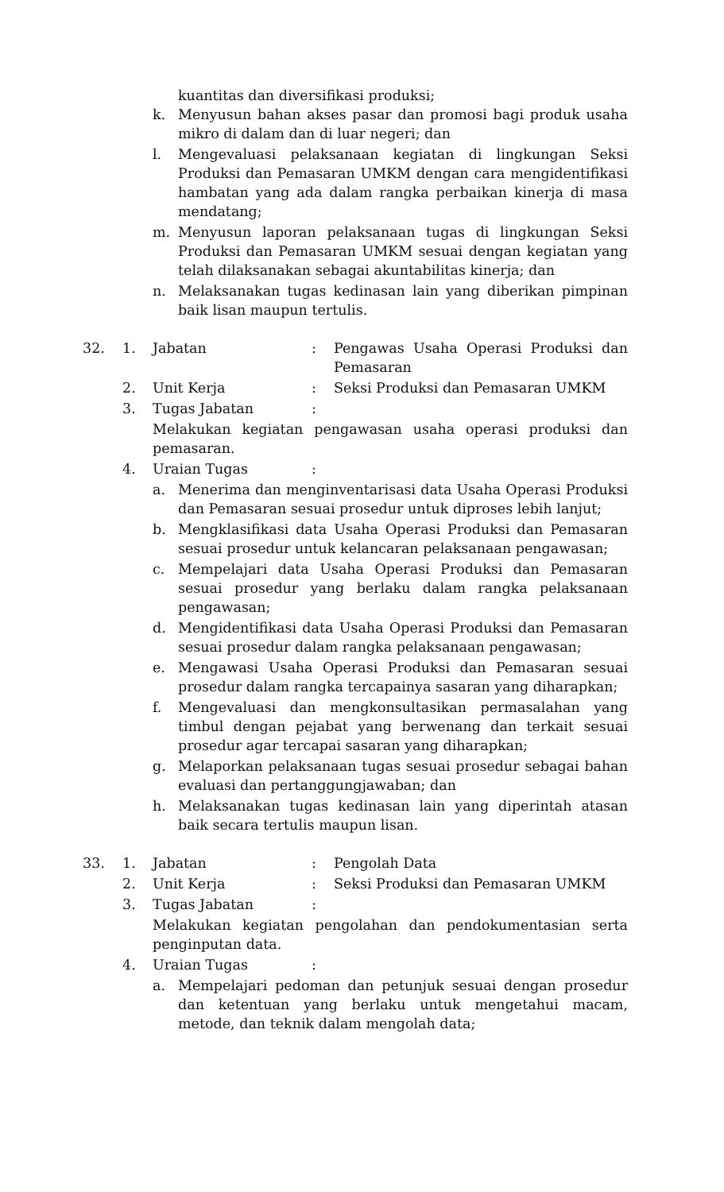kuantitas dan diversifikasi produksi;
k. Menyusun bahan akses pasar dan promosi bagi produk usaha mikro di dalam dan di luar negeri; dan
l. Mengevaluasi pelaksanaan kegiatan di lingkungan Seksi Produksi dan Pemasaran UMKM dengan cara mengidentifikasi hambatan yang ada dalam rangka perbaikan kinerja di masa mendatang;
m. Menyusun laporan pelaksanaan tugas di lingkungan Seksi Produksi dan Pemasaran UMKM sesuai dengan kegiatan yang telah dilaksanakan sebagai akuntabilitas kinerja; dan
n. Melaksanakan tugas kedinasan lain yang diberikan pimpinan baik lisan maupun tertulis.
32. 1. Jabatan: Pengawas Usaha Operasi Produksi dan Pemasaran
2. Unit Kerja: Seksi Produksi dan Pemasaran UMKM
3. Tugas Jabatan:
Melakukan kegiatan pengawasan usaha operasi produksi dan pemasaran.
4. Uraian Tugas:
a. Menerima dan menginventarisasi data Usaha Operasi Produksi dan Pemasaran sesuai prosedur untuk diproses lebih lanjut;
b. Mengklasifikasi data Usaha Operasi Produksi dan Pemasaran sesuai prosedur untuk kelancaran pelaksanaan pengawasan;
c. Mempelajari data Usaha Operasi Produksi dan Pemasaran sesuai prosedur yang berlaku dalam rangka pelaksanaan pengawasan;
d. Mengidentifikasi data Usaha Operasi Produksi dan Pemasaran sesuai prosedur dalam rangka pelaksanaan pengawasan;
e. Mengawasi Usaha Operasi Produksi dan Pemasaran sesuai prosedur dalam rangka tercapainya sasaran yang diharapkan;
f. Mengevaluasi dan mengkonsultasikan permasalahan yang timbul dengan pejabat yang berwenang dan terkait sesuai prosedur agar tercapai sasaran yang diharapkan;
g. Melaporkan pelaksanaan tugas sesuai prosedur sebagai bahan evaluasi dan pertanggungjawaban; dan
h. Melaksanakan tugas kedinasan lain yang diperintah atasan baik secara tertulis maupun lisan.
33. 1. Jabatan: Pengolah Data
2. Unit Kerja: Seksi Produksi dan Pemasaran UMKM
3. Tugas Jabatan:
Melakukan kegiatan pengolahan dan pendokumentasian serta penginputan data.
4. Uraian Tugas:
a. Mempelajari pedoman dan petunjuk sesuai dengan prosedur dan ketentuan yang berlaku untuk mengetahui macam, metode, dan teknik dalam mengolah data;